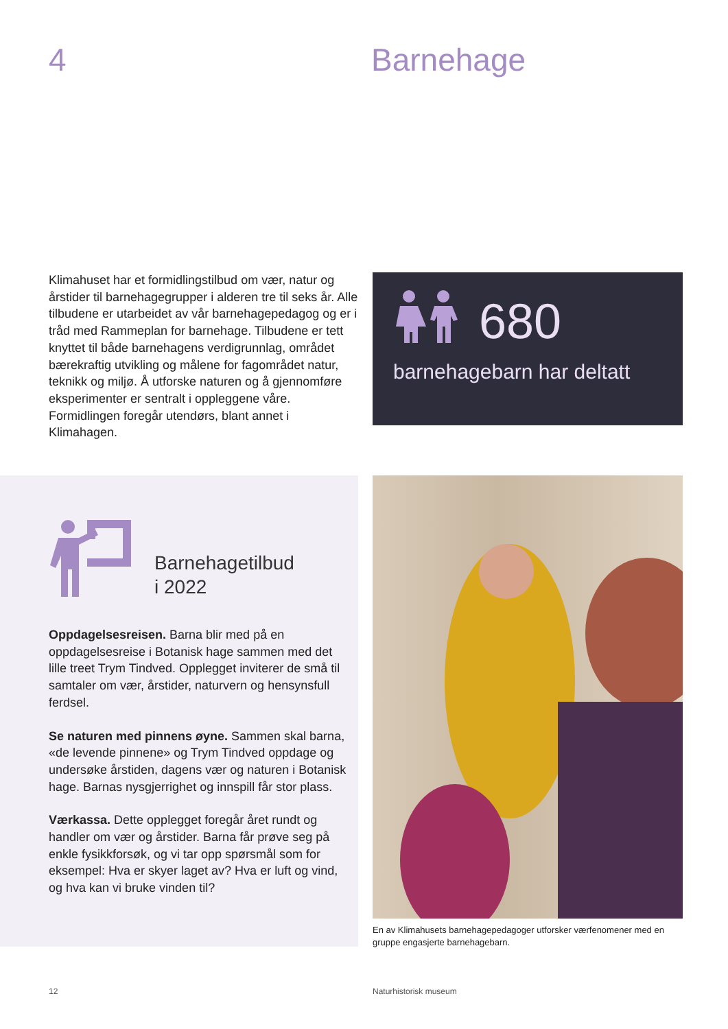4 Barnehage
Klimahuset har et formidlingstilbud om vær, natur og årstider til barnehagegrupper i alderen tre til seks år. Alle tilbudene er utarbeidet av vår barnehagepedagog og er i tråd med Rammeplan for barnehage. Tilbudene er tett knyttet til både barnehagens verdigrunnlag, området bærekraftig utvikling og målene for fagområdet natur, teknikk og miljø. Å utforske naturen og å gjennomføre eksperimenter er sentralt i oppleggene våre. Formidlingen foregår utendørs, blant annet i Klimahagen.
680
barnehagebarn har deltatt
Barnehagetilbud
i 2022
Oppdagelsesreisen. Barna blir med på en oppdagelsesreise i Botanisk hage sammen med det lille treet Trym Tindved. Opplegget inviterer de små til samtaler om vær, årstider, naturvern og hensynsfull ferdsel.
Se naturen med pinnens øyne. Sammen skal barna, «de levende pinnene» og Trym Tindved oppdage og undersøke årstiden, dagens vær og naturen i Botanisk hage. Barnas nysgjerrighet og innspill får stor plass.
Værkassa. Dette opplegget foregår året rundt og handler om vær og årstider. Barna får prøve seg på enkle fysikkforsøk, og vi tar opp spørsmål som for eksempel: Hva er skyer laget av? Hva er luft og vind, og hva kan vi bruke vinden til?
En av Klimahusets barnehagepedagoger utforsker værfenomener med en gruppe engasjerte barnehagebarn.
12 Naturhistorisk museum